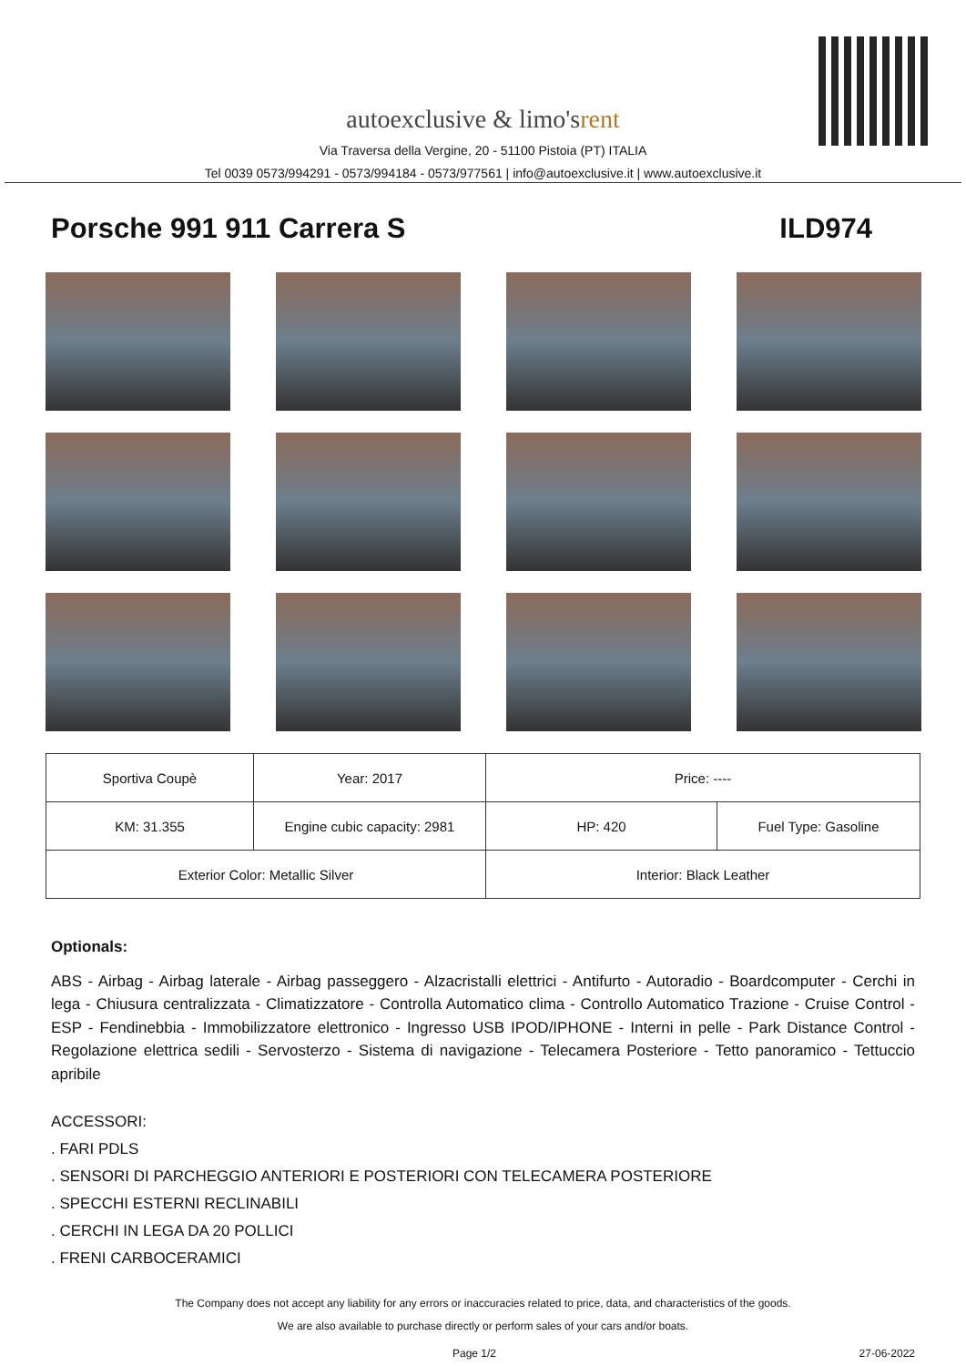autoexclusive & limo'srent
Via Traversa della Vergine, 20 - 51100 Pistoia (PT) ITALIA
Tel 0039 0573/994291 - 0573/994184 - 0573/977561 | info@autoexclusive.it | www.autoexclusive.it
Porsche 991 911 Carrera S ILD974
| Sportiva Coupè | Year: 2017 | Price: ---- | |
| KM: 31.355 | Engine cubic capacity: 2981 | HP: 420 | Fuel Type: Gasoline |
| Exterior Color: Metallic Silver | | Interior: Black Leather | |
Optionals:
ABS - Airbag - Airbag laterale - Airbag passeggero - Alzacristalli elettrici - Antifurto - Autoradio - Boardcomputer - Cerchi in lega - Chiusura centralizzata - Climatizzatore - Controlla Automatico clima - Controllo Automatico Trazione - Cruise Control - ESP - Fendinebbia - Immobilizzatore elettronico - Ingresso USB IPOD/IPHONE - Interni in pelle - Park Distance Control - Regolazione elettrica sedili - Servosterzo - Sistema di navigazione - Telecamera Posteriore - Tetto panoramico - Tettuccio apribile
ACCESSORI:
. FARI PDLS
. SENSORI DI PARCHEGGIO ANTERIORI E POSTERIORI CON TELECAMERA POSTERIORE
. SPECCHI ESTERNI RECLINABILI
. CERCHI IN LEGA DA 20 POLLICI
. FRENI CARBOCERAMICI
The Company does not accept any liability for any errors or inaccuracies related to price, data, and characteristics of the goods.
We are also available to purchase directly or perform sales of your cars and/or boats.
Page 1/2 27-06-2022